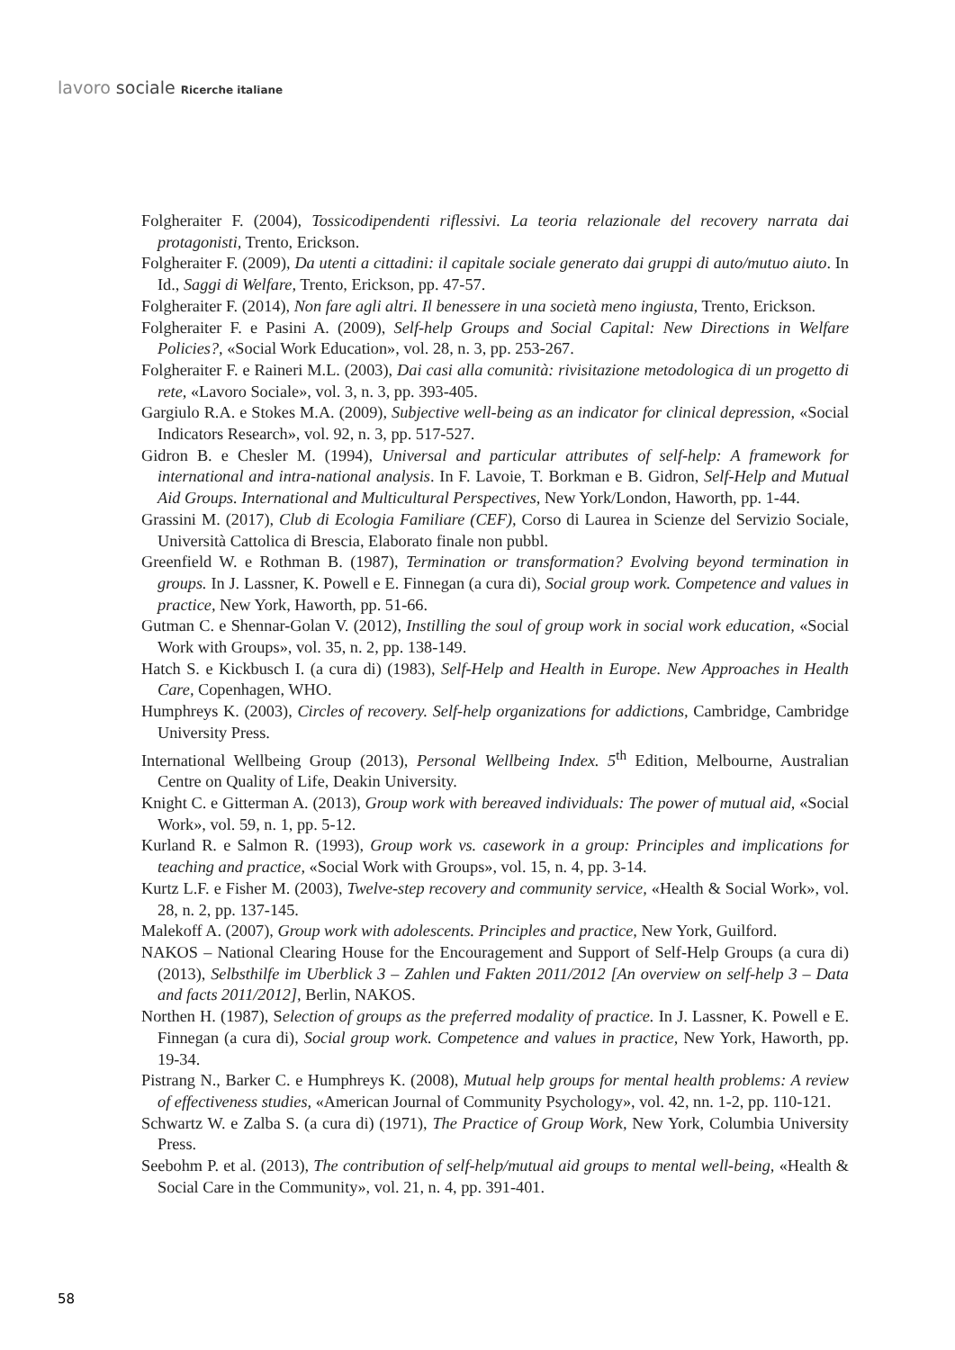lavoro sociale Ricerche italiane
Folgheraiter F. (2004), Tossicodipendenti riflessivi. La teoria relazionale del recovery narrata dai protagonisti, Trento, Erickson.
Folgheraiter F. (2009), Da utenti a cittadini: il capitale sociale generato dai gruppi di auto/mutuo aiuto. In Id., Saggi di Welfare, Trento, Erickson, pp. 47-57.
Folgheraiter F. (2014), Non fare agli altri. Il benessere in una società meno ingiusta, Trento, Erickson.
Folgheraiter F. e Pasini A. (2009), Self-help Groups and Social Capital: New Directions in Welfare Policies?, «Social Work Education», vol. 28, n. 3, pp. 253-267.
Folgheraiter F. e Raineri M.L. (2003), Dai casi alla comunità: rivisitazione metodologica di un progetto di rete, «Lavoro Sociale», vol. 3, n. 3, pp. 393-405.
Gargiulo R.A. e Stokes M.A. (2009), Subjective well-being as an indicator for clinical depression, «Social Indicators Research», vol. 92, n. 3, pp. 517-527.
Gidron B. e Chesler M. (1994), Universal and particular attributes of self-help: A framework for international and intra-national analysis. In F. Lavoie, T. Borkman e B. Gidron, Self-Help and Mutual Aid Groups. International and Multicultural Perspectives, New York/London, Haworth, pp. 1-44.
Grassini M. (2017), Club di Ecologia Familiare (CEF), Corso di Laurea in Scienze del Servizio Sociale, Università Cattolica di Brescia, Elaborato finale non pubbl.
Greenfield W. e Rothman B. (1987), Termination or transformation? Evolving beyond termination in groups. In J. Lassner, K. Powell e E. Finnegan (a cura di), Social group work. Competence and values in practice, New York, Haworth, pp. 51-66.
Gutman C. e Shennar-Golan V. (2012), Instilling the soul of group work in social work education, «Social Work with Groups», vol. 35, n. 2, pp. 138-149.
Hatch S. e Kickbusch I. (a cura di) (1983), Self-Help and Health in Europe. New Approaches in Health Care, Copenhagen, WHO.
Humphreys K. (2003), Circles of recovery. Self-help organizations for addictions, Cambridge, Cambridge University Press.
International Wellbeing Group (2013), Personal Wellbeing Index. 5<sup>th</sup> Edition, Melbourne, Australian Centre on Quality of Life, Deakin University.
Knight C. e Gitterman A. (2013), Group work with bereaved individuals: The power of mutual aid, «Social Work», vol. 59, n. 1, pp. 5-12.
Kurland R. e Salmon R. (1993), Group work vs. casework in a group: Principles and implications for teaching and practice, «Social Work with Groups», vol. 15, n. 4, pp. 3-14.
Kurtz L.F. e Fisher M. (2003), Twelve-step recovery and community service, «Health & Social Work», vol. 28, n. 2, pp. 137-145.
Malekoff A. (2007), Group work with adolescents. Principles and practice, New York, Guilford.
NAKOS – National Clearing House for the Encouragement and Support of Self-Help Groups (a cura di) (2013), Selbsthilfe im Uberblick 3 – Zahlen und Fakten 2011/2012 [An overview on self-help 3 – Data and facts 2011/2012], Berlin, NAKOS.
Northen H. (1987), Selection of groups as the preferred modality of practice. In J. Lassner, K. Powell e E. Finnegan (a cura di), Social group work. Competence and values in practice, New York, Haworth, pp. 19-34.
Pistrang N., Barker C. e Humphreys K. (2008), Mutual help groups for mental health problems: A review of effectiveness studies, «American Journal of Community Psychology», vol. 42, nn. 1-2, pp. 110-121.
Schwartz W. e Zalba S. (a cura di) (1971), The Practice of Group Work, New York, Columbia University Press.
Seebohm P. et al. (2013), The contribution of self-help/mutual aid groups to mental well-being, «Health & Social Care in the Community», vol. 21, n. 4, pp. 391-401.
58